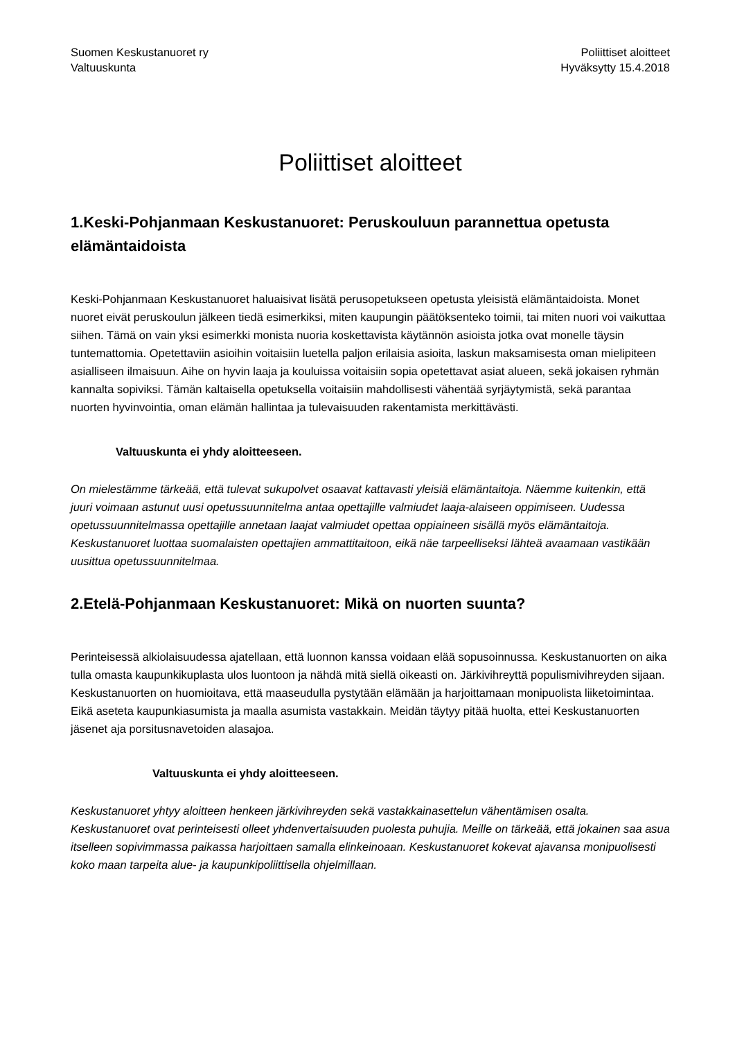Suomen Keskustanuoret ry
Valtuuskunta
Poliittiset aloitteet
Hyväksytty 15.4.2018
Poliittiset aloitteet
1.Keski-Pohjanmaan Keskustanuoret: Peruskouluun parannettua opetusta elämäntaidoista
Keski-Pohjanmaan Keskustanuoret haluaisivat lisätä perusopetukseen opetusta yleisistä elämäntaidoista. Monet nuoret eivät peruskoulun jälkeen tiedä esimerkiksi, miten kaupungin päätöksenteko toimii, tai miten nuori voi vaikuttaa siihen. Tämä on vain yksi esimerkki monista nuoria koskettavista käytännön asioista jotka ovat monelle täysin tuntemattomia. Opetettaviin asioihin voitaisiin luetella paljon erilaisia asioita, laskun maksamisesta oman mielipiteen asialliseen ilmaisuun. Aihe on hyvin laaja ja kouluissa voitaisiin sopia opetettavat asiat alueen, sekä jokaisen ryhmän kannalta sopiviksi. Tämän kaltaisella opetuksella voitaisiin mahdollisesti vähentää syrjäytymistä, sekä parantaa nuorten hyvinvointia, oman elämän hallintaa ja tulevaisuuden rakentamista merkittävästi.
Valtuuskunta ei yhdy aloitteeseen.
On mielestämme tärkeää, että tulevat sukupolvet osaavat kattavasti yleisiä elämäntaitoja. Näemme kuitenkin, että juuri voimaan astunut uusi opetussuunnitelma antaa opettajille valmiudet laaja-alaiseen oppimiseen. Uudessa opetussuunnitelmassa opettajille annetaan laajat valmiudet opettaa oppiaineen sisällä myös elämäntaitoja. Keskustanuoret luottaa suomalaisten opettajien ammattitaitoon, eikä näe tarpeelliseksi lähteä avaamaan vastikään uusittua opetussuunnitelmaa.
2.Etelä-Pohjanmaan Keskustanuoret: Mikä on nuorten suunta?
Perinteisessä alkiolaisuudessa ajatellaan, että luonnon kanssa voidaan elää sopusoinnussa. Keskustanuorten on aika tulla omasta kaupunkikuplasta ulos luontoon ja nähdä mitä siellä oikeasti on. Järkivihreyttä populismivihreyden sijaan. Keskustanuorten on huomioitava, että maaseudulla pystytään elämään ja harjoittamaan monipuolista liiketoimintaa. Eikä aseteta kaupunkiasumista ja maalla asumista vastakkain. Meidän täytyy pitää huolta, ettei Keskustanuorten jäsenet aja porsitusnavetoiden alasajoa.
Valtuuskunta ei yhdy aloitteeseen.
Keskustanuoret yhtyy aloitteen henkeen järkivihreyden sekä vastakkainasettelun vähentämisen osalta. Keskustanuoret ovat perinteisesti olleet yhdenvertaisuuden puolesta puhujia. Meille on tärkeää, että jokainen saa asua itselleen sopivimmassa paikassa harjoittaen samalla elinkeinoaan. Keskustanuoret kokevat ajavansa monipuolisesti koko maan tarpeita alue- ja kaupunkipoliittisella ohjelmillaan.